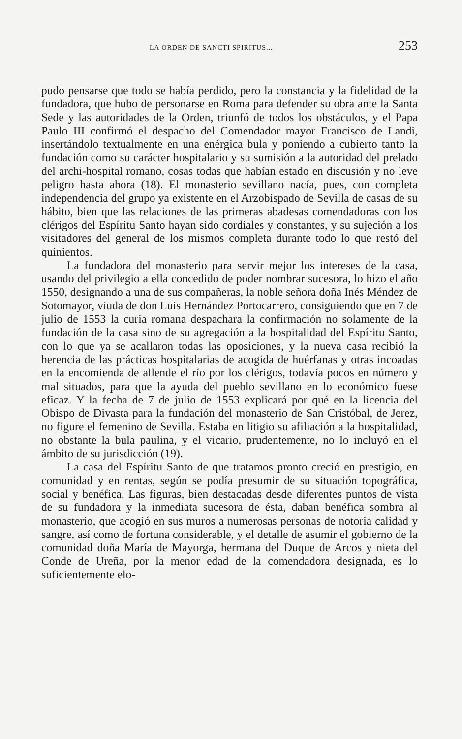LA ORDEN DE SANCTI SPIRITUS... 253
pudo pensarse que todo se había perdido, pero la constancia y la fidelidad de la fundadora, que hubo de personarse en Roma para defender su obra ante la Santa Sede y las autoridades de la Orden, triunfó de todos los obstáculos, y el Papa Paulo III confirmó el despacho del Comendador mayor Francisco de Landi, insertándolo textualmente en una enérgica bula y poniendo a cubierto tanto la fundación como su carácter hospitalario y su sumisión a la autoridad del prelado del archi-hospital romano, cosas todas que habían estado en discusión y no leve peligro hasta ahora (18). El monasterio sevillano nacía, pues, con completa independencia del grupo ya existente en el Arzobispado de Sevilla de casas de su hábito, bien que las relaciones de las primeras abadesas comendadoras con los clérigos del Espíritu Santo hayan sido cordiales y constantes, y su sujeción a los visitadores del general de los mismos completa durante todo lo que restó del quinientos.
La fundadora del monasterio para servir mejor los intereses de la casa, usando del privilegio a ella concedido de poder nombrar sucesora, lo hizo el año 1550, designando a una de sus compañeras, la noble señora doña Inés Méndez de Sotomayor, viuda de don Luis Hernández Portocarrero, consiguiendo que en 7 de julio de 1553 la curia romana despachara la confirmación no solamente de la fundación de la casa sino de su agregación a la hospitalidad del Espíritu Santo, con lo que ya se acallaron todas las oposiciones, y la nueva casa recibió la herencia de las prácticas hospitalarias de acogida de huérfanas y otras incoadas en la encomienda de allende el río por los clérigos, todavía pocos en número y mal situados, para que la ayuda del pueblo sevillano en lo económico fuese eficaz. Y la fecha de 7 de julio de 1553 explicará por qué en la licencia del Obispo de Divasta para la fundación del monasterio de San Cristóbal, de Jerez, no figure el femenino de Sevilla. Estaba en litigio su afiliación a la hospitalidad, no obstante la bula paulina, y el vicario, prudentemente, no lo incluyó en el ámbito de su jurisdicción (19).
La casa del Espíritu Santo de que tratamos pronto creció en prestigio, en comunidad y en rentas, según se podía presumir de su situación topográfica, social y benéfica. Las figuras, bien destacadas desde diferentes puntos de vista de su fundadora y la inmediata sucesora de ésta, daban benéfica sombra al monasterio, que acogió en sus muros a numerosas personas de notoria calidad y sangre, así como de fortuna considerable, y el detalle de asumir el gobierno de la comunidad doña María de Mayorga, hermana del Duque de Arcos y nieta del Conde de Ureña, por la menor edad de la comendadora designada, es lo suficientemente elo-